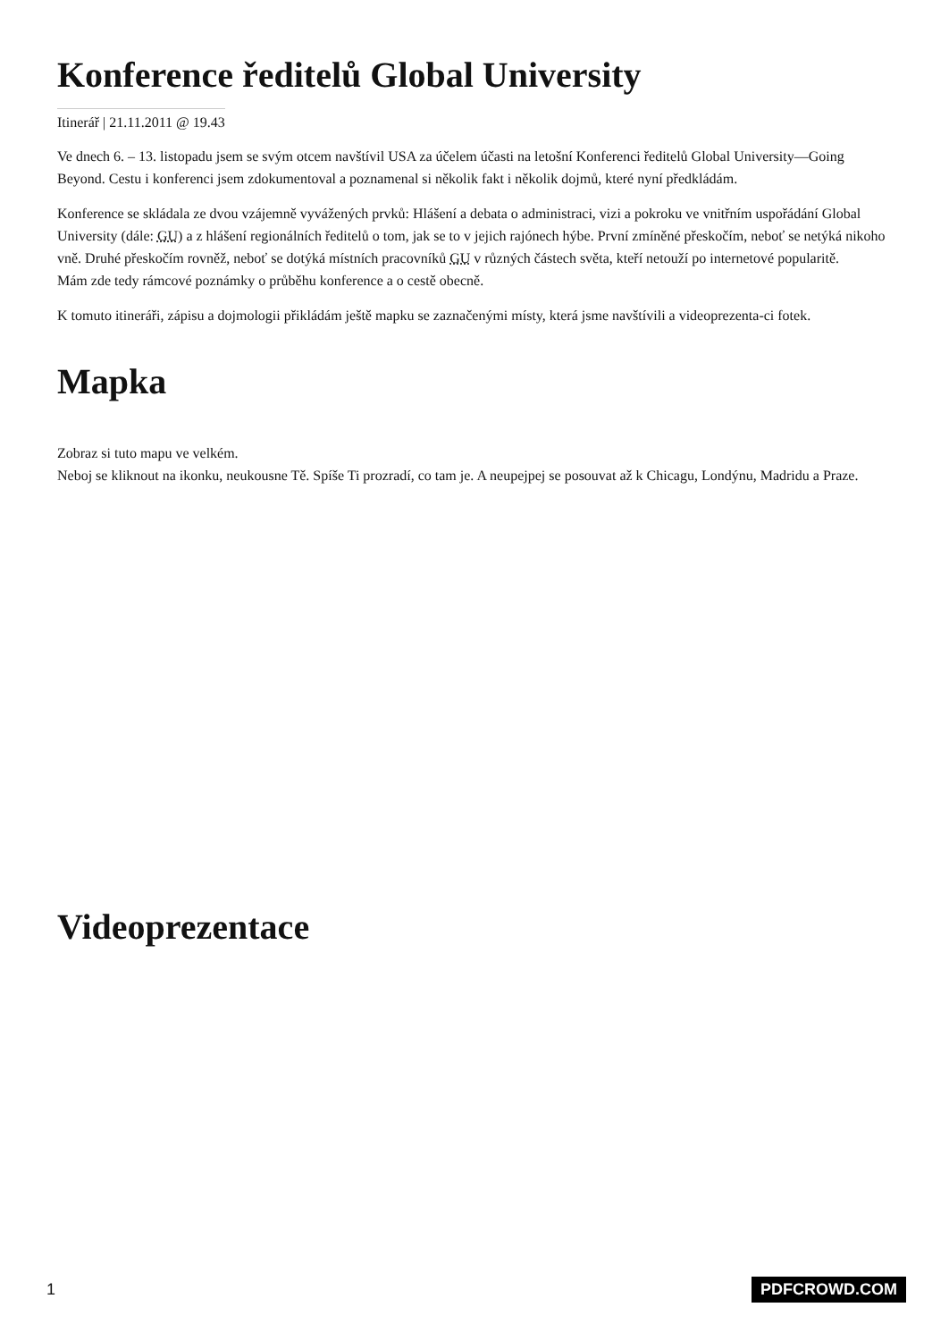Konference ředitelů Global University
Itinerář | 21.11.2011 @ 19.43
Ve dnech 6. – 13. listopadu jsem se svým otcem navštívil USA za účelem účasti na letošní Konferenci ředitelů Global University—Going Beyond. Cestu i konferenci jsem zdokumentoval a poznamenal si několik fakt i několik dojmů, které nyní předkládám.
Konference se skládala ze dvou vzájemně vyvážených prvků: Hlášení a debata o administraci, vizi a pokroku ve vnitřním uspořádání Global University (dále: GU) a z hlášení regionálních ředitelů o tom, jak se to v jejich rajónech hýbe. První zmíněné přeskočím, neboť se netýká nikoho vně. Druhé přeskočím rovněž, neboť se dotýká místních pracovníků GU v různých částech světa, kteří netouží po internetové popularitě.
Mám zde tedy rámcové poznámky o průběhu konference a o cestě obecně.
K tomuto itineráři, zápisu a dojmologii přikládám ještě mapku se zaznačenými místy, která jsme navštívili a videoprezenta-ci fotek.
Mapka
Zobraz si tuto mapu ve velkém.
Neboj se kliknout na ikonku, neukousne Tě. Spíše Ti prozradí, co tam je. A neupejpej se posouvat až k Chicagu, Londýnu, Madridu a Praze.
Videoprezentace
1 PDFCROWD.COM